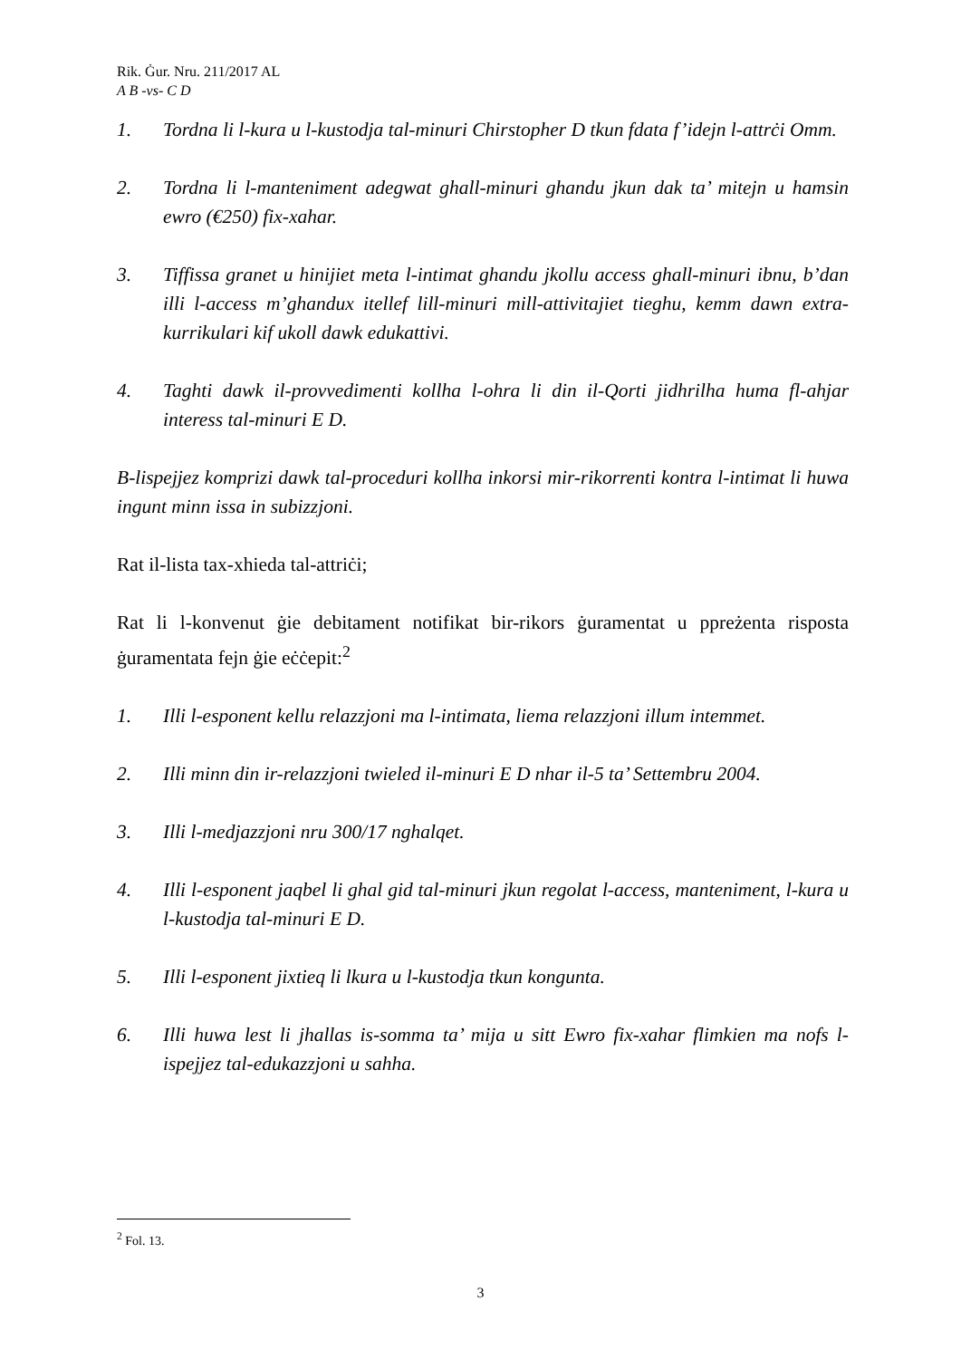Rik. Ġur. Nru. 211/2017 AL
A B -vs- C D
1. Tordna li l-kura u l-kustodja tal-minuri Chirstopher D tkun fdata f’idejn l-attrċi Omm.
2. Tordna li l-manteniment adegwat ghall-minuri ghandu jkun dak ta’ mitejn u hamsin ewro (€250) fix-xahar.
3. Tiffissa granet u hinijiet meta l-intimat ghandu jkollu access ghall-minuri ibnu, b’dan illi l-access m’ghandux itellef lill-minuri mill-attivitajiet tieghu, kemm dawn extra-kurrikulari kif ukoll dawk edukattivi.
4. Taghti dawk il-provvedimenti kollha l-ohra li din il-Qorti jidhrilha huma fl-ahjar interess tal-minuri E D.
B-lispejjez komprizi dawk tal-proceduri kollha inkorsi mir-rikorrenti kontra l-intimat li huwa ingunt minn issa in subizzjoni.
Rat il-lista tax-xhieda tal-attriċi;
Rat li l-konvenut ġie debitament notifikat bir-rikors ġuramentat u ppreżenta risposta ġuramentata fejn ġie eċċepit:<sup>2</sup>
1. Illi l-esponent kellu relazzjoni ma l-intimata, liema relazzjoni illum intemmet.
2. Illi minn din ir-relazzjoni twieled il-minuri E D nhar il-5 ta’ Settembru 2004.
3. Illi l-medjazzjoni nru 300/17 nghalqet.
4. Illi l-esponent jaqbel li ghal gid tal-minuri jkun regolat l-access, manteniment, l-kura u l-kustodja tal-minuri E D.
5. Illi l-esponent jixtieq li lkura u l-kustodja tkun kongunta.
6. Illi huwa lest li jhallas is-somma ta’ mija u sitt Ewro fix-xahar flimkien ma nofs l-ispejjez tal-edukazzjoni u sahha.
<sup>2</sup> Fol. 13.
3